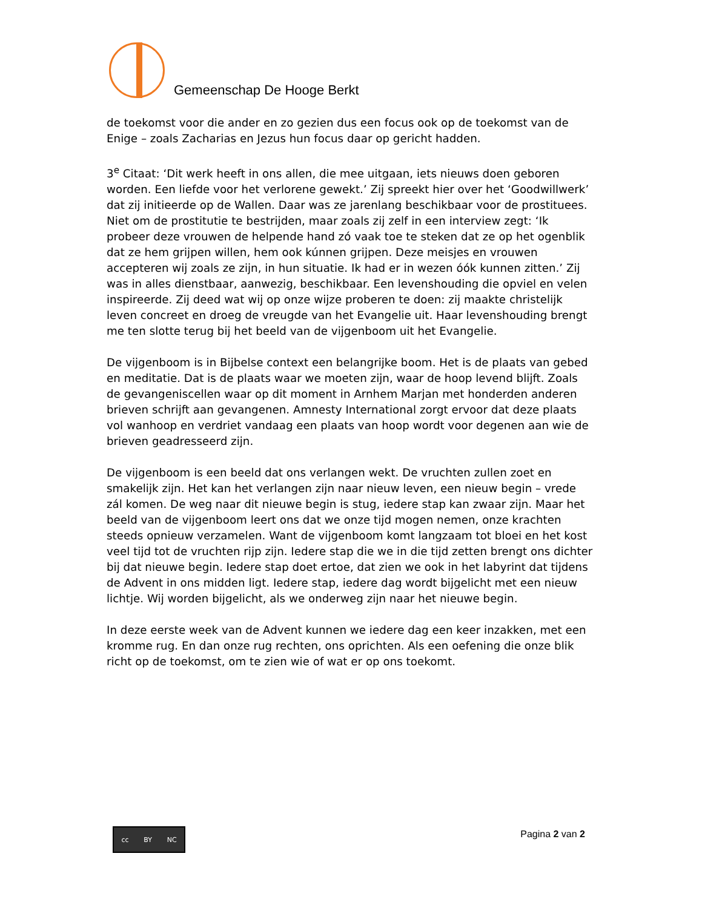Gemeenschap De Hooge Berkt
de toekomst voor die ander en zo gezien dus een focus ook op de toekomst van de Enige – zoals Zacharias en Jezus hun focus daar op gericht hadden.
3<sup>e</sup> Citaat: ‘Dit werk heeft in ons allen, die mee uitgaan, iets nieuws doen geboren worden. Een liefde voor het verlorene gewekt.’ Zij spreekt hier over het ‘Goodwillwerk’ dat zij initieerde op de Wallen. Daar was ze jarenlang beschikbaar voor de prostituees. Niet om de prostitutie te bestrijden, maar zoals zij zelf in een interview zegt: ‘Ik probeer deze vrouwen de helpende hand zó vaak toe te steken dat ze op het ogenblik dat ze hem grijpen willen, hem ook kúnnen grijpen. Deze meisjes en vrouwen accepteren wij zoals ze zijn, in hun situatie. Ik had er in wezen óók kunnen zitten.’ Zij was in alles dienstbaar, aanwezig, beschikbaar. Een levenshouding die opviel en velen inspireerde. Zij deed wat wij op onze wijze proberen te doen: zij maakte christelijk leven concreet en droeg de vreugde van het Evangelie uit. Haar levenshouding brengt me ten slotte terug bij het beeld van de vijgenboom uit het Evangelie.
De vijgenboom is in Bijbelse context een belangrijke boom. Het is de plaats van gebed en meditatie. Dat is de plaats waar we moeten zijn, waar de hoop levend blijft. Zoals de gevangeniscellen waar op dit moment in Arnhem Marjan met honderden anderen brieven schrijft aan gevangenen. Amnesty International zorgt ervoor dat deze plaats vol wanhoop en verdriet vandaag een plaats van hoop wordt voor degenen aan wie de brieven geadresseerd zijn.
De vijgenboom is een beeld dat ons verlangen wekt. De vruchten zullen zoet en smakelijk zijn. Het kan het verlangen zijn naar nieuw leven, een nieuw begin – vrede zál komen. De weg naar dit nieuwe begin is stug, iedere stap kan zwaar zijn. Maar het beeld van de vijgenboom leert ons dat we onze tijd mogen nemen, onze krachten steeds opnieuw verzamelen. Want de vijgenboom komt langzaam tot bloei en het kost veel tijd tot de vruchten rijp zijn. Iedere stap die we in die tijd zetten brengt ons dichter bij dat nieuwe begin. Iedere stap doet ertoe, dat zien we ook in het labyrint dat tijdens de Advent in ons midden ligt. Iedere stap, iedere dag wordt bijgelicht met een nieuw lichtje. Wij worden bijgelicht, als we onderweg zijn naar het nieuwe begin.
In deze eerste week van de Advent kunnen we iedere dag een keer inzakken, met een kromme rug. En dan onze rug rechten, ons oprichten. Als een oefening die onze blik richt op de toekomst, om te zien wie of wat er op ons toekomt.
cc BY NC
Pagina 2 van 2